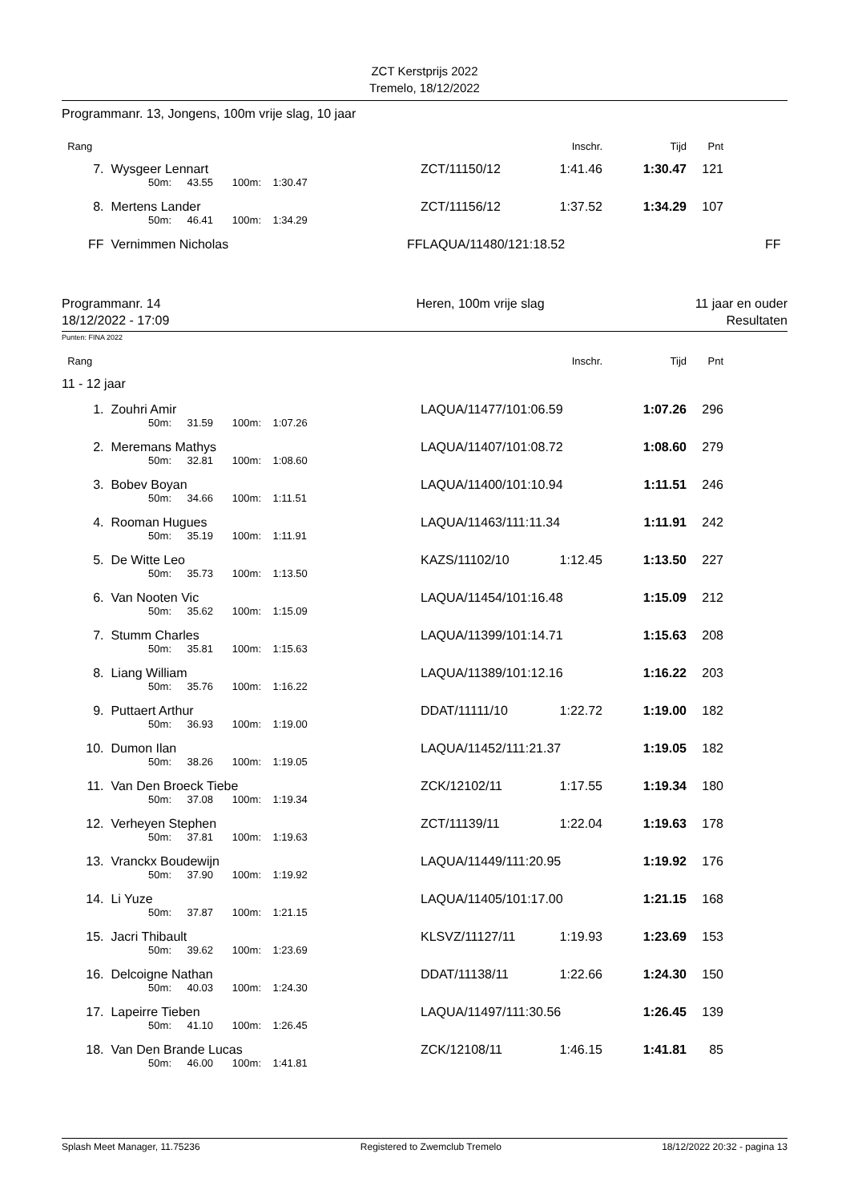ZCT Kerstprijs 2022
Tremelo, 18/12/2022
Programmanr. 13, Jongens, 100m vrije slag, 10 jaar
| Rang | | | | | | | Inschr. | Tijd | Pnt | |
| 7. | Wysgeer Lennart | | | | | ZCT/11150/12 | 1:41.46 | 1:30.47 | 121 | |
| | | 50m: | 43.55 | 100m: | 1:30.47 | | | | | |
| 8. | Mertens Lander | | | | | ZCT/11156/12 | 1:37.52 | 1:34.29 | 107 | |
| | | 50m: | 46.41 | 100m: | 1:34.29 | | | | | |
| FF | Vernimmen Nicholas | | | | | FFLAQUA/11480/121:18.52 | | | | FF |
Programmanr. 14
18/12/2022 - 17:09
Heren, 100m vrije slag 11 jaar en ouder
Resultaten
Punten: FINA 2022
| Rang | | | | | | | Inschr. | Tijd | Pnt | |
| 11 - 12 jaar | | | | | | | | | | |
| 1. | Zouhri Amir | | | | | LAQUA/11477/101:06.59 | | 1:07.26 | 296 | |
| | | 50m: | 31.59 | 100m: | 1:07.26 | | | | | |
| 2. | Meremans Mathys | | | | | LAQUA/11407/101:08.72 | | 1:08.60 | 279 | |
| | | 50m: | 32.81 | 100m: | 1:08.60 | | | | | |
| 3. | Bobev Boyan | | | | | LAQUA/11400/101:10.94 | | 1:11.51 | 246 | |
| | | 50m: | 34.66 | 100m: | 1:11.51 | | | | | |
| 4. | Rooman Hugues | | | | | LAQUA/11463/111:11.34 | | 1:11.91 | 242 | |
| | | 50m: | 35.19 | 100m: | 1:11.91 | | | | | |
| 5. | De Witte Leo | | | | | KAZS/11102/10 | 1:12.45 | 1:13.50 | 227 | |
| | | 50m: | 35.73 | 100m: | 1:13.50 | | | | | |
| 6. | Van Nooten Vic | | | | | LAQUA/11454/101:16.48 | | 1:15.09 | 212 | |
| | | 50m: | 35.62 | 100m: | 1:15.09 | | | | | |
| 7. | Stumm Charles | | | | | LAQUA/11399/101:14.71 | | 1:15.63 | 208 | |
| | | 50m: | 35.81 | 100m: | 1:15.63 | | | | | |
| 8. | Liang William | | | | | LAQUA/11389/101:12.16 | | 1:16.22 | 203 | |
| | | 50m: | 35.76 | 100m: | 1:16.22 | | | | | |
| 9. | Puttaert Arthur | | | | | DDAT/11111/10 | 1:22.72 | 1:19.00 | 182 | |
| | | 50m: | 36.93 | 100m: | 1:19.00 | | | | | |
| 10. | Dumon Ilan | | | | | LAQUA/11452/111:21.37 | | 1:19.05 | 182 | |
| | | 50m: | 38.26 | 100m: | 1:19.05 | | | | | |
| 11. | Van Den Broeck Tiebe | | | | | ZCK/12102/11 | 1:17.55 | 1:19.34 | 180 | |
| | | 50m: | 37.08 | 100m: | 1:19.34 | | | | | |
| 12. | Verheyen Stephen | | | | | ZCT/11139/11 | 1:22.04 | 1:19.63 | 178 | |
| | | 50m: | 37.81 | 100m: | 1:19.63 | | | | | |
| 13. | Vranckx Boudewijn | | | | | LAQUA/11449/111:20.95 | | 1:19.92 | 176 | |
| | | 50m: | 37.90 | 100m: | 1:19.92 | | | | | |
| 14. | Li Yuze | | | | | LAQUA/11405/101:17.00 | | 1:21.15 | 168 | |
| | | 50m: | 37.87 | 100m: | 1:21.15 | | | | | |
| 15. | Jacri Thibault | | | | | KLSVZ/11127/11 | 1:19.93 | 1:23.69 | 153 | |
| | | 50m: | 39.62 | 100m: | 1:23.69 | | | | | |
| 16. | Delcoigne Nathan | | | | | DDAT/11138/11 | 1:22.66 | 1:24.30 | 150 | |
| | | 50m: | 40.03 | 100m: | 1:24.30 | | | | | |
| 17. | Lapeirre Tieben | | | | | LAQUA/11497/111:30.56 | | 1:26.45 | 139 | |
| | | 50m: | 41.10 | 100m: | 1:26.45 | | | | | |
| 18. | Van Den Brande Lucas | | | | | ZCK/12108/11 | 1:46.15 | 1:41.81 | 85 | |
| | | 50m: | 46.00 | 100m: | 1:41.81 | | | | | |
Splash Meet Manager, 11.75236 Registered to Zwemclub Tremelo 18/12/2022 20:32 - pagina 13